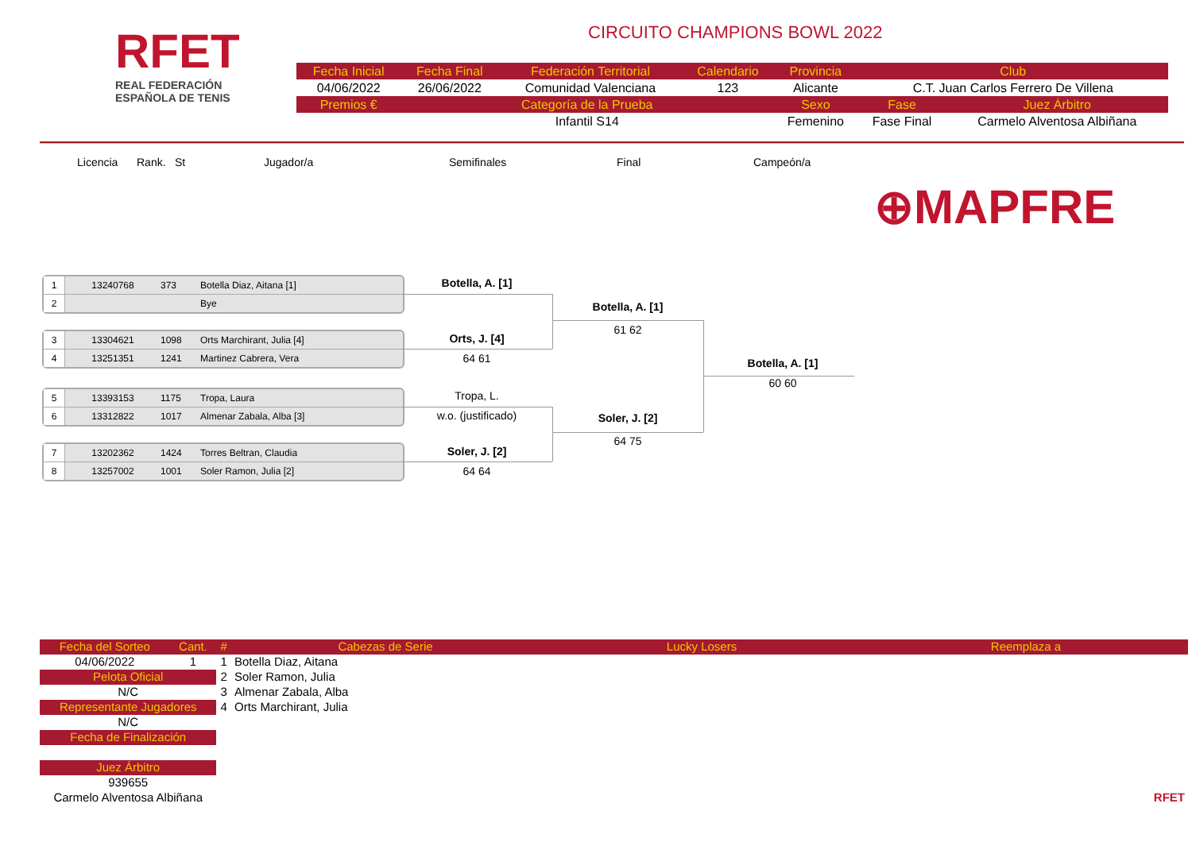RFET
REAL FEDERACIÓN
ESPAÑOLA DE TENIS
CIRCUITO CHAMPIONS BOWL 2022
| Fecha Inicial | Fecha Final | Federación Territorial | Calendario | Provincia | Club | |
| 04/06/2022 | 26/06/2022 | Comunidad Valenciana | 123 | Alicante | C.T. Juan Carlos Ferrero De Villena | |
| Premios € | Categoría de la Prueba | | | Sexo | Fase | Juez Árbitro |
| | Infantil S14 | | | Femenino | Fase Final | Carmelo Alventosa Albiñana |
Licencia Rank. St Jugador/a Semifinales Final Campeón/a
⊕MAPFRE
1 13240768 373 Botella Diaz, Aitana [1]
2 Bye
3 13304621 1098 Orts Marchirant, Julia [4]
4 13251351 1241 Martinez Cabrera, Vera
5 13393153 1175 Tropa, Laura
6 13312822 1017 Almenar Zabala, Alba [3]
7 13202362 1424 Torres Beltran, Claudia
8 13257002 1001 Soler Ramon, Julia [2]
Botella, A. [1]
Orts, J. [4]
64 61
Tropa, L.
w.o. (justificado)
Soler, J. [2]
64 64
Botella, A. [1]
61 62
Soler, J. [2]
64 75
Botella, A. [1]
60 60
| Fecha del Sorteo | Cant. | # | Cabezas de Serie | Lucky Losers | Reemplaza a |
| 04/06/2022 | 1 | 1 | Botella Diaz, Aitana | | |
| Pelota Oficial | | 2 | Soler Ramon, Julia | | |
| N/C | | 3 | Almenar Zabala, Alba | | |
| Representante Jugadores | | 4 | Orts Marchirant, Julia | | |
| N/C | | | | | |
| Fecha de Finalización | | | | | |
| Juez Árbitro | | | | | |
| 939655 | | | | | |
| Carmelo Alventosa Albiñana | | | | | RFET |